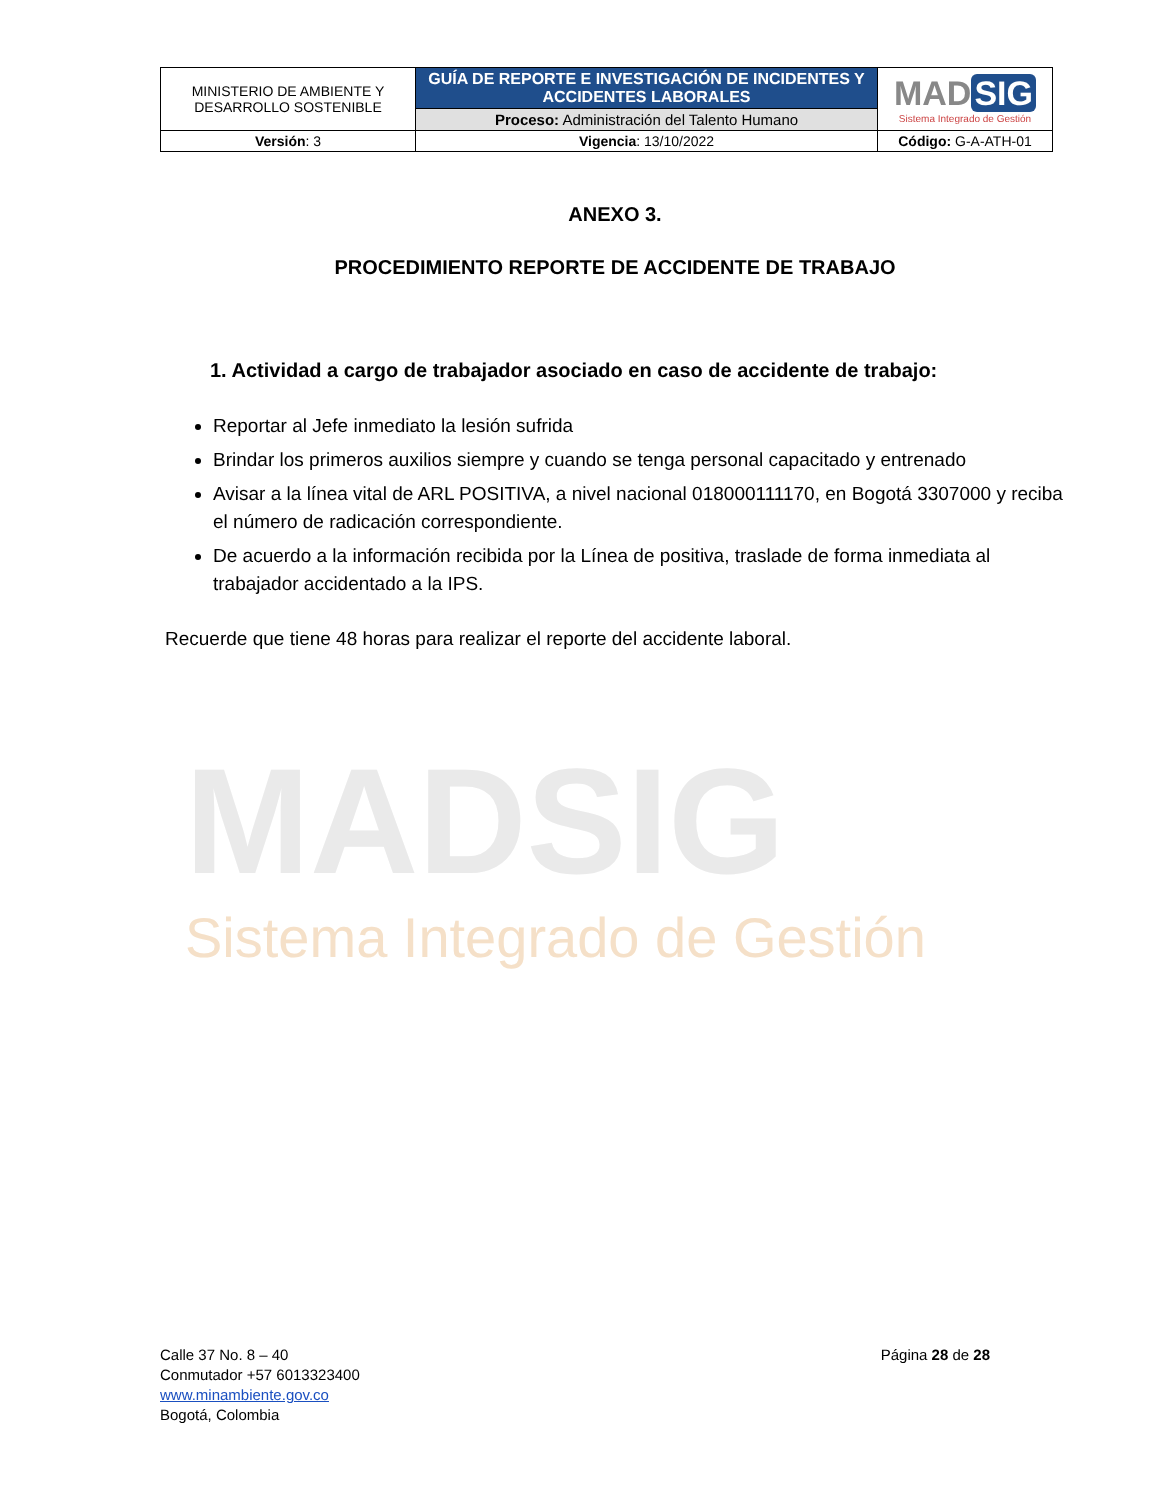| MINISTERIO DE AMBIENTE Y DESARROLLO SOSTENIBLE | GUÍA DE REPORTE E INVESTIGACIÓN DE INCIDENTES Y ACCIDENTES LABORALES | MAD SIG Sistema Integrado de Gestión |
| | Proceso: Administración del Talento Humano | |
| Versión : 3 | Vigencia : 13/10/2022 | Código: G-A-ATH-01 |
MADSIG
Sistema Integrado de Gestión
ANEXO 3.
PROCEDIMIENTO REPORTE DE ACCIDENTE DE TRABAJO
1. Actividad a cargo de trabajador asociado en caso de accidente de trabajo:
Reportar al Jefe inmediato la lesión sufrida
Brindar los primeros auxilios siempre y cuando se tenga personal capacitado y entrenado
Avisar a la línea vital de ARL POSITIVA, a nivel nacional 018000111170, en Bogotá 3307000 y reciba el número de radicación correspondiente.
De acuerdo a la información recibida por la Línea de positiva, traslade de forma inmediata al trabajador accidentado a la IPS.
Recuerde que tiene 48 horas para realizar el reporte del accidente laboral.
Calle 37 No. 8 – 40
Conmutador +57 6013323400
www.minambiente.gov.co
Bogotá, Colombia
Página 28 de 28